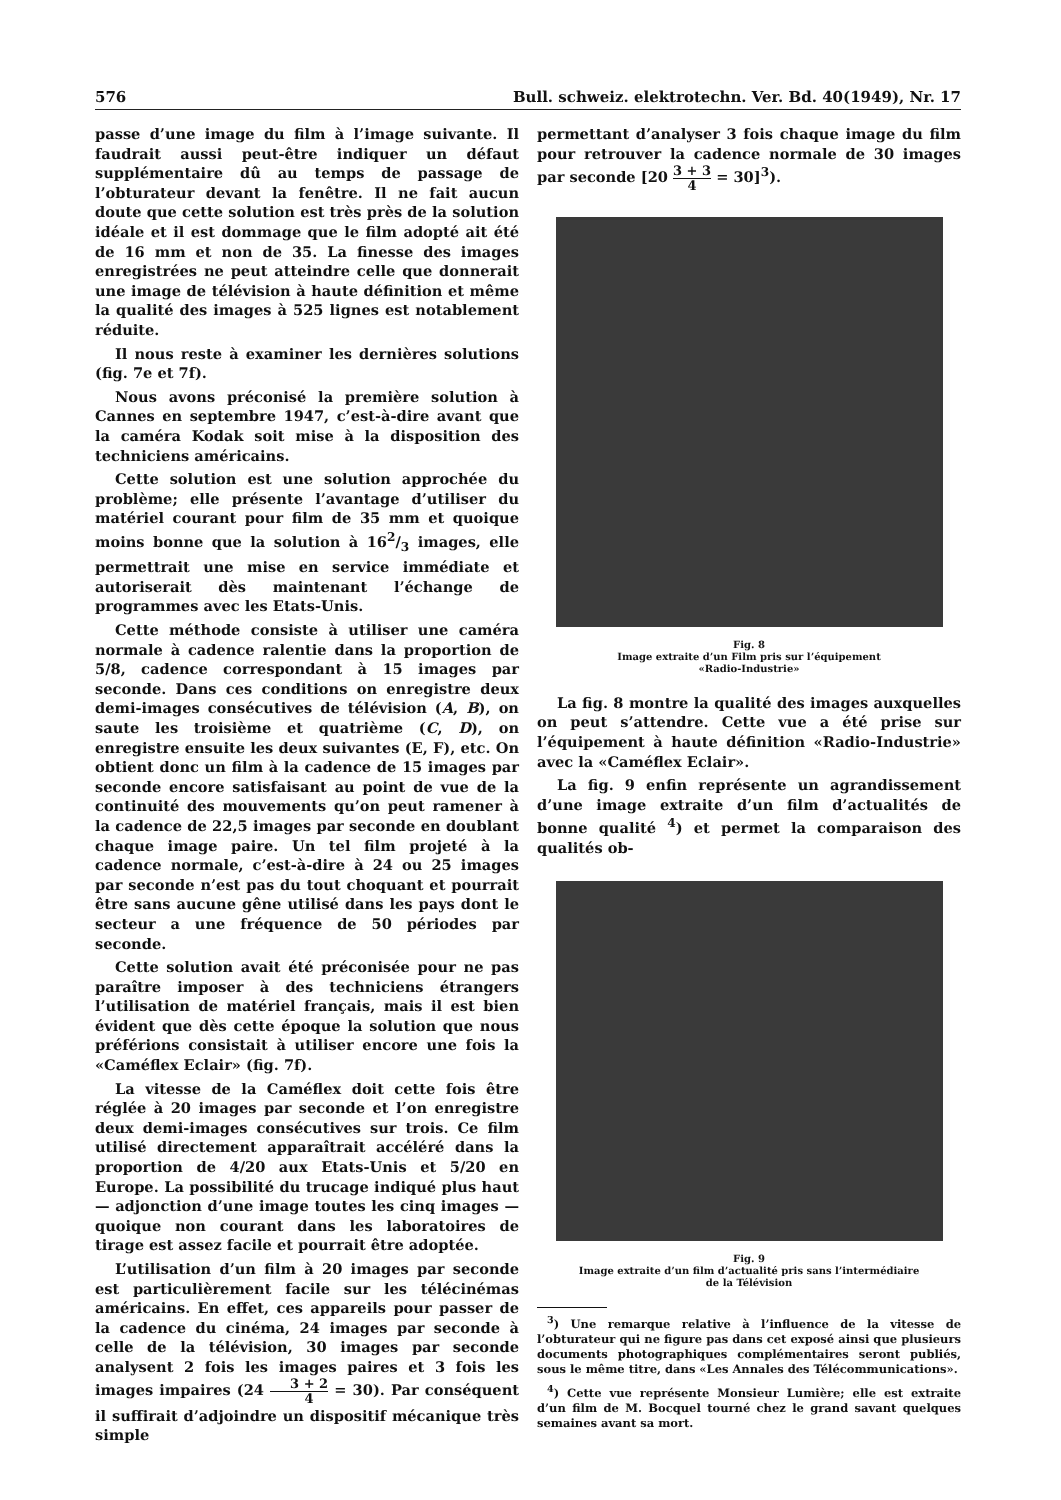576 Bull. schweiz. elektrotechn. Ver. Bd. 40(1949), Nr. 17
passe d’une image du film à l’image suivante. Il faudrait aussi peut-être indiquer un défaut supplémentaire dû au temps de passage de l’obturateur devant la fenêtre. Il ne fait aucun doute que cette solution est très près de la solution idéale et il est dommage que le film adopté ait été de 16 mm et non de 35. La finesse des images enregistrées ne peut atteindre celle que donnerait une image de télévision à haute définition et même la qualité des images à 525 lignes est notablement réduite.
Il nous reste à examiner les dernières solutions (fig. 7e et 7f).
Nous avons préconisé la première solution à Cannes en septembre 1947, c’est-à-dire avant que la caméra Kodak soit mise à la disposition des techniciens américains.
Cette solution est une solution approchée du problème; elle présente l’avantage d’utiliser du matériel courant pour film de 35 mm et quoique moins bonne que la solution à 162/3 images, elle permettrait une mise en service immédiate et autoriserait dès maintenant l’échange de programmes avec les Etats-Unis.
Cette méthode consiste à utiliser une caméra normale à cadence ralentie dans la proportion de 5/8, cadence correspondant à 15 images par seconde. Dans ces conditions on enregistre deux demi-images consécutives de télévision (A, B), on saute les troisième et quatrième (C, D), on enregistre ensuite les deux suivantes (E, F), etc. On obtient donc un film à la cadence de 15 images par seconde encore satisfaisant au point de vue de la continuité des mouvements qu’on peut ramener à la cadence de 22,5 images par seconde en doublant chaque image paire. Un tel film projeté à la cadence normale, c’est-à-dire à 24 ou 25 images par seconde n’est pas du tout choquant et pourrait être sans aucune gêne utilisé dans les pays dont le secteur a une fréquence de 50 périodes par seconde.
Cette solution avait été préconisée pour ne pas paraître imposer à des techniciens étrangers l’utilisation de matériel français, mais il est bien évident que dès cette époque la solution que nous préférions consistait à utiliser encore une fois la «Caméflex Eclair» (fig. 7f).
La vitesse de la Caméflex doit cette fois être réglée à 20 images par seconde et l’on enregistre deux demi-images consécutives sur trois. Ce film utilisé directement apparaîtrait accéléré dans la proportion de 4/20 aux Etats-Unis et 5/20 en Europe. La possibilité du trucage indiqué plus haut — adjonction d’une image toutes les cinq images — quoique non courant dans les laboratoires de tirage est assez facile et pourrait être adoptée.
L’utilisation d’un film à 20 images par seconde est particulièrement facile sur les télécinémas américains. En effet, ces appareils pour passer de la cadence du cinéma, 24 images par seconde à celle de la télévision, 30 images par seconde analysent 2 fois les images paires et 3 fois les images impaires (24 3 + 2 4 = 30). Par conséquent il suffirait d’adjoindre un dispositif mécanique très simple
permettant d’analyser 3 fois chaque image du film pour retrouver la cadence normale de 30 images par seconde [20 3 + 3 4 = 30]<sup>3</sup>).
Fig. 8
Image extraite d’un Film pris sur l’équipement
«Radio-Industrie»
La fig. 8 montre la qualité des images auxquelles on peut s’attendre. Cette vue a été prise sur l’équipement à haute définition «Radio-Industrie» avec la «Caméflex Eclair».
La fig. 9 enfin représente un agrandissement d’une image extraite d’un film d’actualités de bonne qualité <sup>4</sup>) et permet la comparaison des qualités ob-
Fig. 9
Image extraite d’un film d’actualité pris sans l’intermédiaire
de la Télévision
<sup>3</sup>) Une remarque relative à l’influence de la vitesse de l’obturateur qui ne figure pas dans cet exposé ainsi que plusieurs documents photographiques complémentaires seront publiés, sous le même titre, dans «Les Annales des Télécommunications».
<sup>4</sup>) Cette vue représente Monsieur Lumière; elle est extraite d’un film de M. Bocquel tourné chez le grand savant quelques semaines avant sa mort.